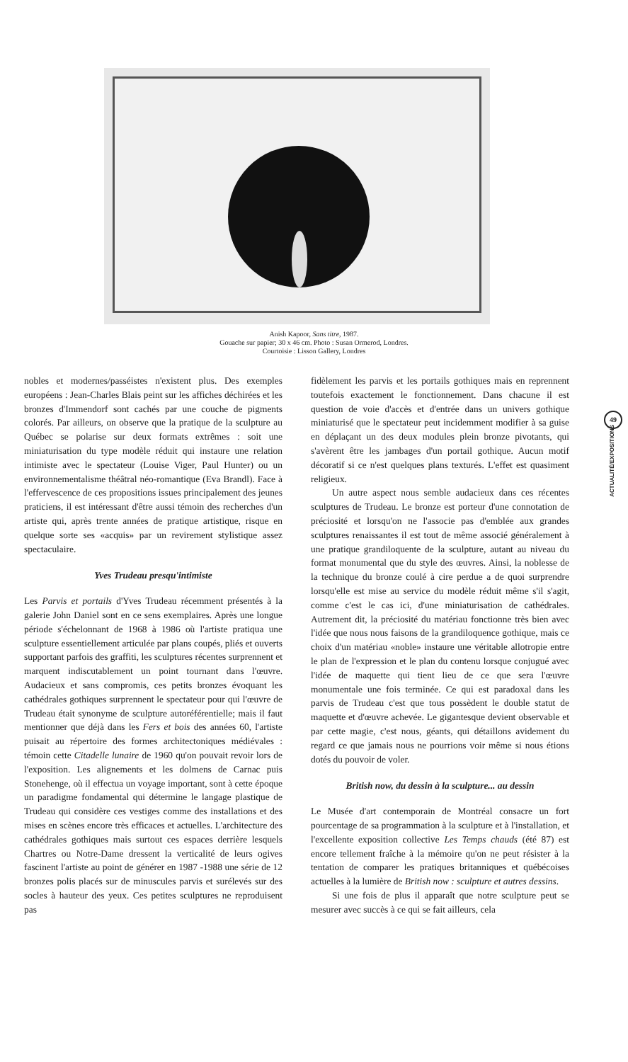Anish Kapoor, Sans titre, 1987.
Gouache sur papier; 30 x 46 cm. Photo : Susan Ormerod, Londres.
Courtoisie : Lisson Gallery, Londres
49
ACTUALITÉ/EXPOSITIONS
nobles et modernes/passéistes n'existent plus. Des exemples européens : Jean-Charles Blais peint sur les affiches déchirées et les bronzes d'Immendorf sont cachés par une couche de pigments colorés. Par ailleurs, on observe que la pratique de la sculpture au Québec se polarise sur deux formats extrêmes : soit une miniaturisation du type modèle réduit qui instaure une relation intimiste avec le spectateur (Louise Viger, Paul Hunter) ou un environnementalisme théâtral néo-romantique (Eva Brandl). Face à l'effervescence de ces propositions issues principalement des jeunes praticiens, il est intéressant d'être aussi témoin des recherches d'un artiste qui, après trente années de pratique artistique, risque en quelque sorte ses «acquis» par un revirement stylistique assez spectaculaire.
Yves Trudeau presqu'intimiste
Les Parvis et portails d'Yves Trudeau récemment présentés à la galerie John Daniel sont en ce sens exemplaires. Après une longue période s'échelonnant de 1968 à 1986 où l'artiste pratiqua une sculpture essentiellement articulée par plans coupés, pliés et ouverts supportant parfois des graffiti, les sculptures récentes surprennent et marquent indiscutablement un point tournant dans l'œuvre. Audacieux et sans compromis, ces petits bronzes évoquant les cathédrales gothiques surprennent le spectateur pour qui l'œuvre de Trudeau était synonyme de sculpture autoréférentielle; mais il faut mentionner que déjà dans les Fers et bois des années 60, l'artiste puisait au répertoire des formes architectoniques médiévales : témoin cette Citadelle lunaire de 1960 qu'on pouvait revoir lors de l'exposition. Les alignements et les dolmens de Carnac puis Stonehenge, où il effectua un voyage important, sont à cette époque un paradigme fondamental qui détermine le langage plastique de Trudeau qui considère ces vestiges comme des installations et des mises en scènes encore très efficaces et actuelles. L'architecture des cathédrales gothiques mais surtout ces espaces derrière lesquels Chartres ou Notre-Dame dressent la verticalité de leurs ogives fascinent l'artiste au point de générer en 1987 -1988 une série de 12 bronzes polis placés sur de minuscules parvis et surélevés sur des socles à hauteur des yeux. Ces petites sculptures ne reproduisent pas
fidèlement les parvis et les portails gothiques mais en reprennent toutefois exactement le fonctionnement. Dans chacune il est question de voie d'accès et d'entrée dans un univers gothique miniaturisé que le spectateur peut incidemment modifier à sa guise en déplaçant un des deux modules plein bronze pivotants, qui s'avèrent être les jambages d'un portail gothique. Aucun motif décoratif si ce n'est quelques plans texturés. L'effet est quasiment religieux.
Un autre aspect nous semble audacieux dans ces récentes sculptures de Trudeau. Le bronze est porteur d'une connotation de préciosité et lorsqu'on ne l'associe pas d'emblée aux grandes sculptures renaissantes il est tout de même associé généralement à une pratique grandiloquente de la sculpture, autant au niveau du format monumental que du style des œuvres. Ainsi, la noblesse de la technique du bronze coulé à cire perdue a de quoi surprendre lorsqu'elle est mise au service du modèle réduit même s'il s'agit, comme c'est le cas ici, d'une miniaturisation de cathédrales. Autrement dit, la préciosité du matériau fonctionne très bien avec l'idée que nous nous faisons de la grandiloquence gothique, mais ce choix d'un matériau «noble» instaure une véritable allotropie entre le plan de l'expression et le plan du contenu lorsque conjugué avec l'idée de maquette qui tient lieu de ce que sera l'œuvre monumentale une fois terminée. Ce qui est paradoxal dans les parvis de Trudeau c'est que tous possèdent le double statut de maquette et d'œuvre achevée. Le gigantesque devient observable et par cette magie, c'est nous, géants, qui détaillons avidement du regard ce que jamais nous ne pourrions voir même si nous étions dotés du pouvoir de voler.
British now, du dessin à la sculpture... au dessin
Le Musée d'art contemporain de Montréal consacre un fort pourcentage de sa programmation à la sculpture et à l'installation, et l'excellente exposition collective Les Temps chauds (été 87) est encore tellement fraîche à la mémoire qu'on ne peut résister à la tentation de comparer les pratiques britanniques et québécoises actuelles à la lumière de British now : sculpture et autres dessins.
Si une fois de plus il apparaît que notre sculpture peut se mesurer avec succès à ce qui se fait ailleurs, cela